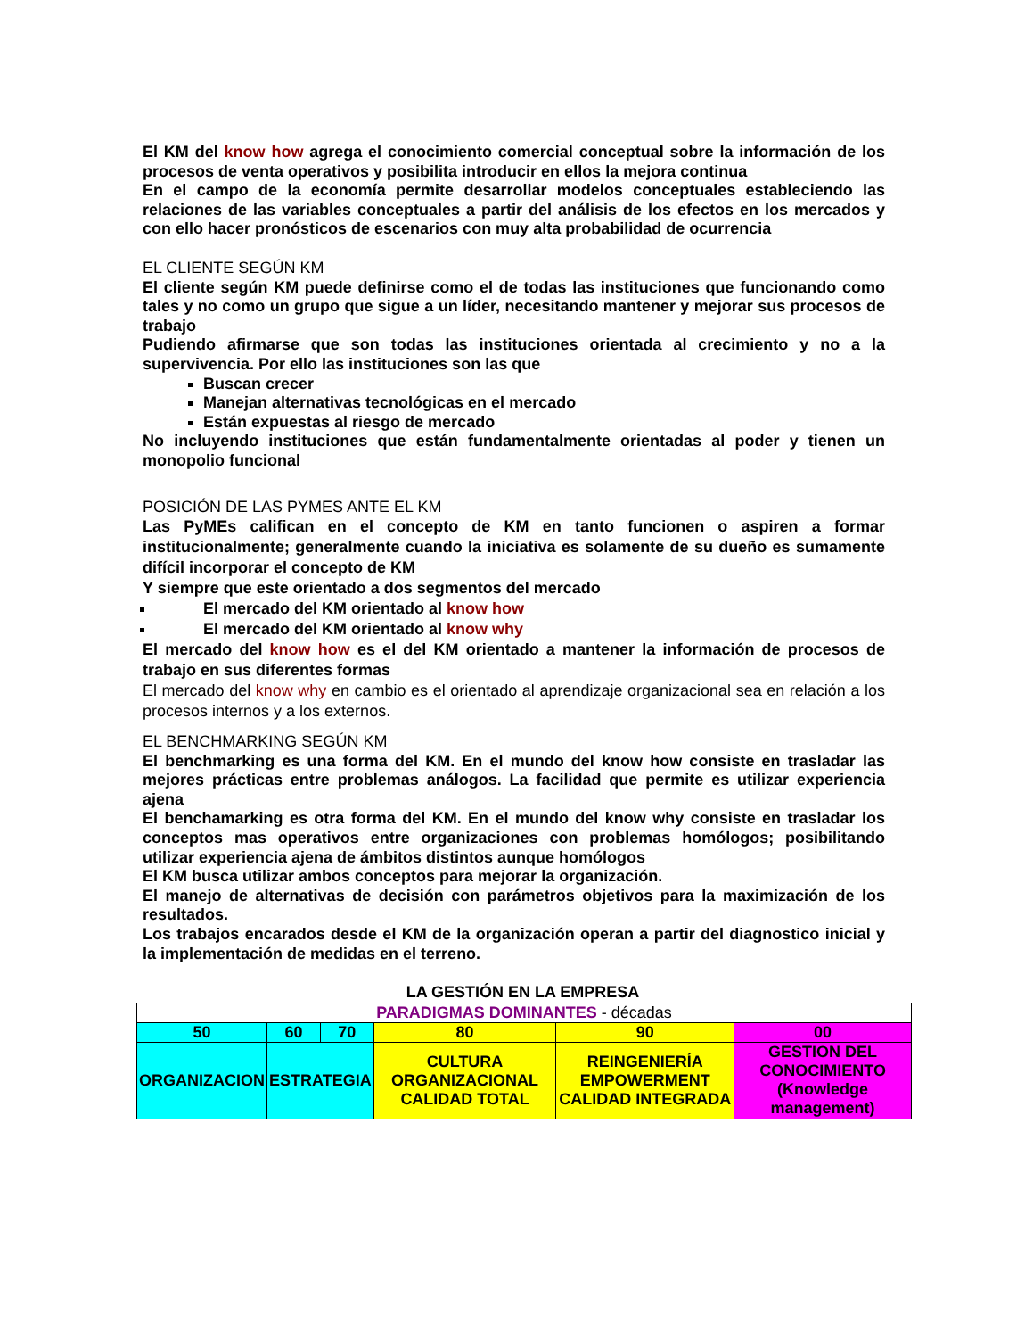El KM del know how agrega el conocimiento comercial conceptual sobre la información de los procesos de venta operativos y posibilita introducir en ellos la mejora continua
En el campo de la economía permite desarrollar modelos conceptuales estableciendo las relaciones de las variables conceptuales a partir del análisis de los efectos en los mercados y con ello hacer pronósticos de escenarios con muy alta probabilidad de ocurrencia
EL CLIENTE SEGÚN KM
El cliente según KM puede definirse como el de todas las instituciones que funcionando como tales y no como un grupo que sigue a un líder, necesitando mantener y mejorar sus procesos de trabajo
Pudiendo afirmarse que son todas las instituciones orientada al crecimiento y no a la supervivencia. Por ello las instituciones son las que
Buscan crecer
Manejan alternativas tecnológicas en el mercado
Están expuestas al riesgo de mercado
No incluyendo instituciones que están fundamentalmente orientadas al poder y tienen un monopolio funcional
POSICIÓN DE LAS PYMES ANTE EL KM
Las PyMEs califican en el concepto de KM en tanto funcionen o aspiren a formar institucionalmente; generalmente cuando la iniciativa es solamente de su dueño es sumamente difícil incorporar el concepto de KM
Y siempre que este orientado a dos segmentos del mercado
El mercado del KM orientado al know how
El mercado del KM orientado al know why
El mercado del know how es el del KM orientado a mantener la información de procesos de trabajo en sus diferentes formas
El mercado del know why en cambio es el orientado al aprendizaje organizacional sea en relación a los procesos internos y a los externos.
EL BENCHMARKING SEGÚN KM
El benchmarking es una forma del KM. En el mundo del know how consiste en trasladar las mejores prácticas entre problemas análogos. La facilidad que permite es utilizar experiencia ajena
El benchamarking es otra forma del KM. En el mundo del know why consiste en trasladar los conceptos mas operativos entre organizaciones con problemas homólogos; posibilitando utilizar experiencia ajena de ámbitos distintos aunque homólogos
El KM busca utilizar ambos conceptos para mejorar la organización.
El manejo de alternativas de decisión con parámetros objetivos para la maximización de los resultados.
Los trabajos encarados desde el KM de la organización operan a partir del diagnostico inicial y la implementación de medidas en el terreno.
LA GESTIÓN EN LA EMPRESA
| PARADIGMAS DOMINANTES - décadas | | | | | |
| 50 | 60 | 70 | 80 | 90 | 00 |
| ORGANIZACION | ESTRATEGIA | | CULTURA ORGANIZACIONAL CALIDAD TOTAL | REINGENIERÍA EMPOWERMENT CALIDAD INTEGRADA | GESTION DEL CONOCIMIENTO (Knowledge management) |